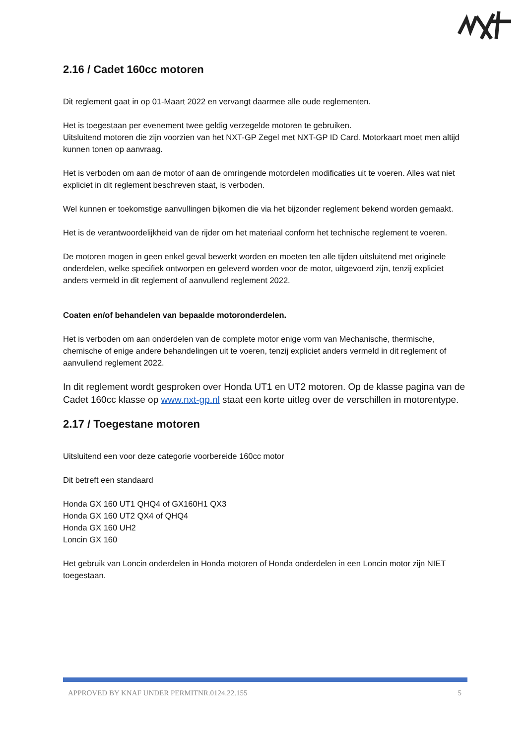2.16 / Cadet 160cc motoren
Dit reglement gaat in op 01-Maart 2022 en vervangt daarmee alle oude reglementen.
Het is toegestaan per evenement twee geldig verzegelde motoren te gebruiken.
Uitsluitend motoren die zijn voorzien van het NXT-GP Zegel met NXT-GP ID Card. Motorkaart moet men altijd kunnen tonen op aanvraag.
Het is verboden om aan de motor of aan de omringende motordelen modificaties uit te voeren. Alles wat niet expliciet in dit reglement beschreven staat, is verboden.
Wel kunnen er toekomstige aanvullingen bijkomen die via het bijzonder reglement bekend worden gemaakt.
Het is de verantwoordelijkheid van de rijder om het materiaal conform het technische reglement te voeren.
De motoren mogen in geen enkel geval bewerkt worden en moeten ten alle tijden uitsluitend met originele onderdelen, welke specifiek ontworpen en geleverd worden voor de motor, uitgevoerd zijn, tenzij expliciet anders vermeld in dit reglement of aanvullend reglement 2022.
Coaten en/of behandelen van bepaalde motoronderdelen.
Het is verboden om aan onderdelen van de complete motor enige vorm van Mechanische, thermische, chemische of enige andere behandelingen uit te voeren, tenzij expliciet anders vermeld in dit reglement of aanvullend reglement 2022.
In dit reglement wordt gesproken over Honda UT1 en UT2 motoren. Op de klasse pagina van de Cadet 160cc klasse op www.nxt-gp.nl staat een korte uitleg over de verschillen in motorentype.
2.17 / Toegestane motoren
Uitsluitend een voor deze categorie voorbereide 160cc motor
Dit betreft een standaard
Honda GX 160 UT1 QHQ4 of GX160H1 QX3
Honda GX 160 UT2 QX4 of QHQ4
Honda GX 160 UH2
Loncin GX 160
Het gebruik van Loncin onderdelen in Honda motoren of Honda onderdelen in een Loncin motor zijn NIET toegestaan.
APPROVED BY KNAF UNDER PERMITNR.0124.22.155 5